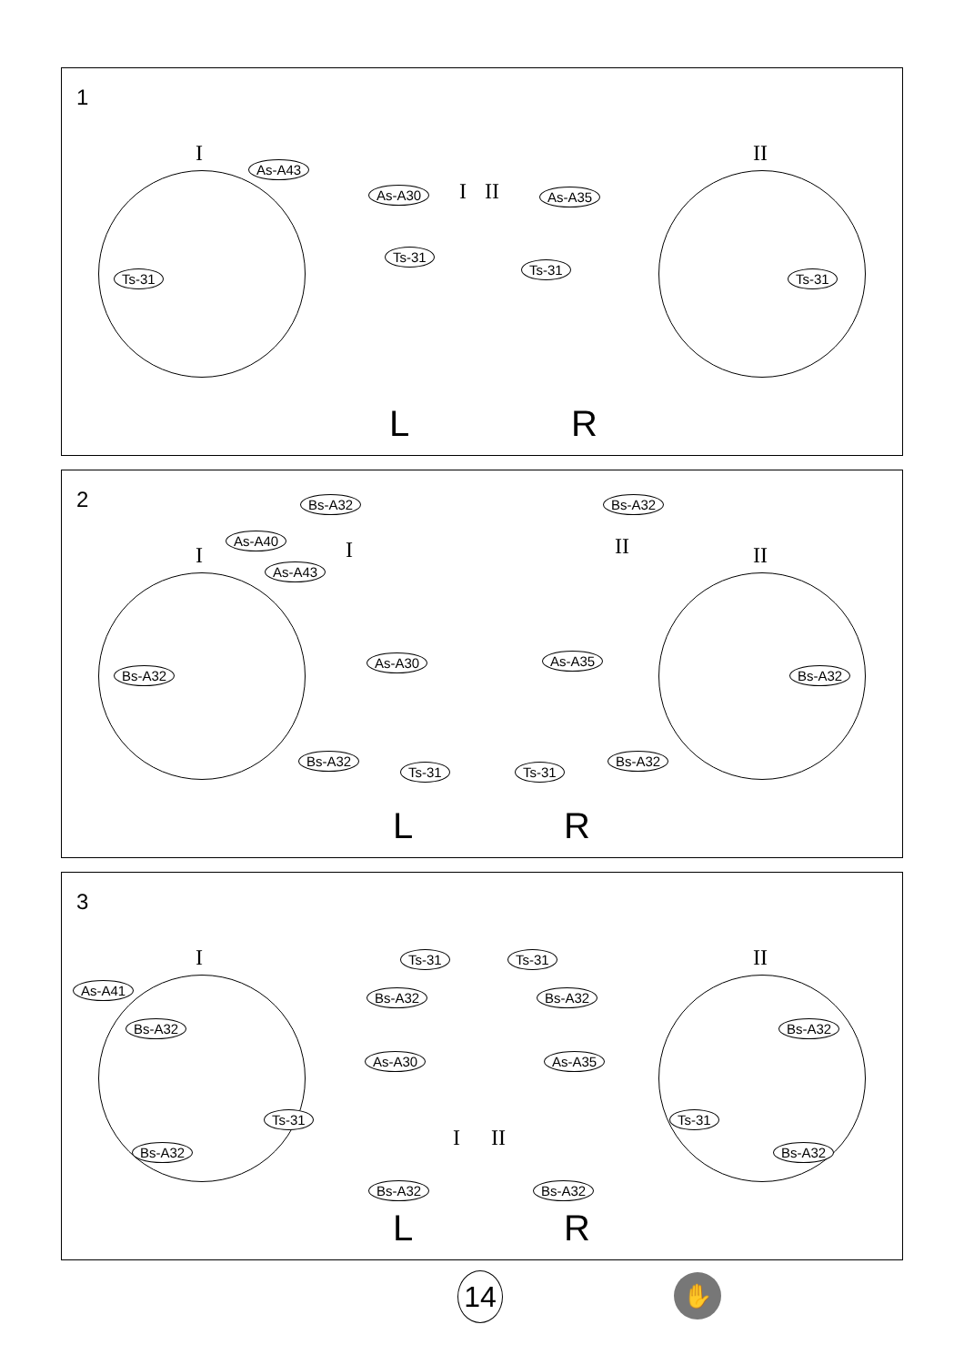1
I
As-A43
Ts-31
As-A30 I II As-A35
Ts-31
Ts-31
L R
II
Ts-31
2
I
As-A40
As-A43
Bs-A32
Bs-A32
I
As-A30
Bs-A32
Ts-31
Bs-A32
II
As-A35
Bs-A32
Ts-31
L R
II
Bs-A32
3
I
As-A41
Bs-A32
Ts-31
Bs-A32
Ts-31
Bs-A32
As-A30
I
Bs-A32
Ts-31
Bs-A32
As-A35
II
Bs-A32
L R
II
Bs-A32
Ts-31
Bs-A32
14 ✋